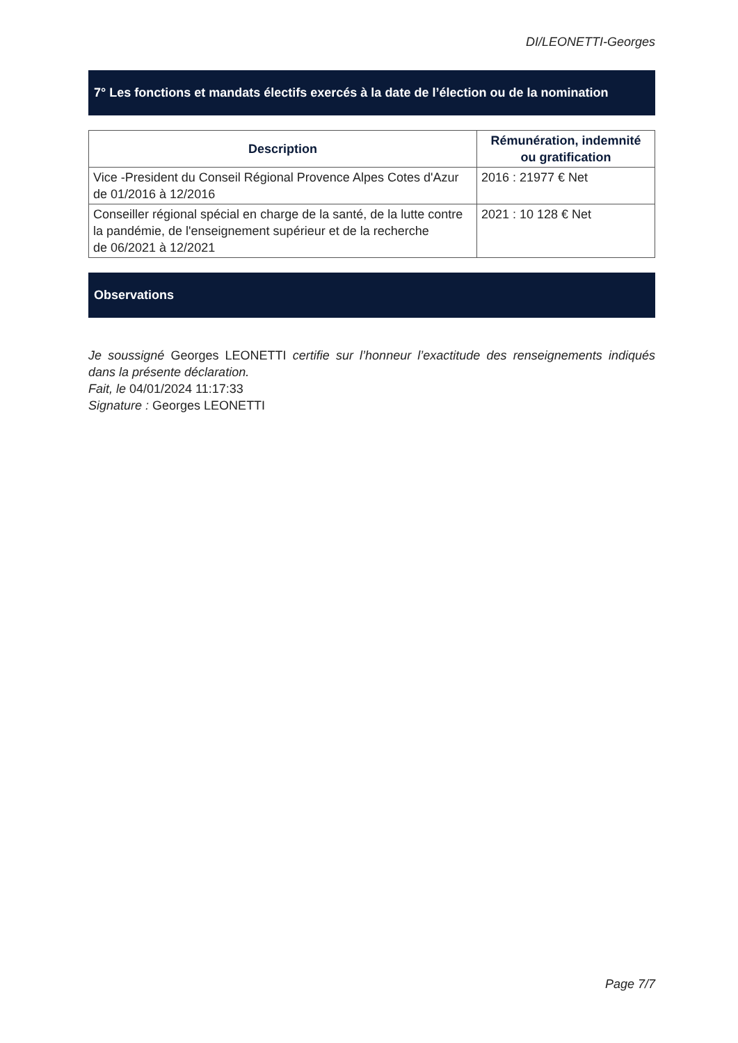DI/LEONETTI-Georges
7° Les fonctions et mandats électifs exercés à la date de l’élection ou de la nomination
| Description | Rémunération, indemnité ou gratification |
| --- | --- |
| Vice -President du Conseil Régional Provence Alpes Cotes d'Azur de 01/2016 à 12/2016 | 2016 : 21977 € Net |
| Conseiller régional spécial en charge de la santé, de la lutte contre la pandémie, de l'enseignement supérieur et de la recherche de 06/2021 à 12/2021 | 2021 : 10 128 € Net |
Observations
Je soussigné Georges LEONETTI certifie sur l’honneur l’exactitude des renseignements indiqués dans la présente déclaration.
Fait, le 04/01/2024 11:17:33
Signature : Georges LEONETTI
Page 7/7